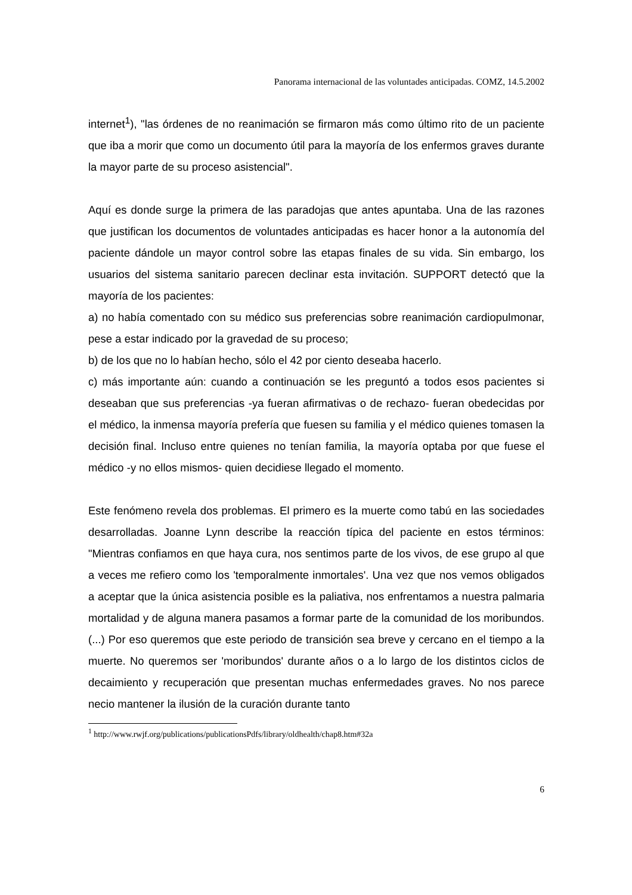Panorama internacional de las voluntades anticipadas. COMZ, 14.5.2002
internet<sup>1</sup>), "las órdenes de no reanimación se firmaron más como último rito de un paciente que iba a morir que como un documento útil para la mayoría de los enfermos graves durante la mayor parte de su proceso asistencial".
Aquí es donde surge la primera de las paradojas que antes apuntaba. Una de las razones que justifican los documentos de voluntades anticipadas es hacer honor a la autonomía del paciente dándole un mayor control sobre las etapas finales de su vida. Sin embargo, los usuarios del sistema sanitario parecen declinar esta invitación. SUPPORT detectó que la mayoría de los pacientes:
a) no había comentado con su médico sus preferencias sobre reanimación cardiopulmonar, pese a estar indicado por la gravedad de su proceso;
b) de los que no lo habían hecho, sólo el 42 por ciento deseaba hacerlo.
c) más importante aún: cuando a continuación se les preguntó a todos esos pacientes si deseaban que sus preferencias -ya fueran afirmativas o de rechazo- fueran obedecidas por el médico, la inmensa mayoría prefería que fuesen su familia y el médico quienes tomasen la decisión final. Incluso entre quienes no tenían familia, la mayoría optaba por que fuese el médico -y no ellos mismos- quien decidiese llegado el momento.
Este fenómeno revela dos problemas. El primero es la muerte como tabú en las sociedades desarrolladas. Joanne Lynn describe la reacción típica del paciente en estos términos: "Mientras confiamos en que haya cura, nos sentimos parte de los vivos, de ese grupo al que a veces me refiero como los 'temporalmente inmortales'. Una vez que nos vemos obligados a aceptar que la única asistencia posible es la paliativa, nos enfrentamos a nuestra palmaria mortalidad y de alguna manera pasamos a formar parte de la comunidad de los moribundos. (...) Por eso queremos que este periodo de transición sea breve y cercano en el tiempo a la muerte. No queremos ser 'moribundos' durante años o a lo largo de los distintos ciclos de decaimiento y recuperación que presentan muchas enfermedades graves. No nos parece necio mantener la ilusión de la curación durante tanto
<sup>1</sup> http://www.rwjf.org/publications/publicationsPdfs/library/oldhealth/chap8.htm#32a
6